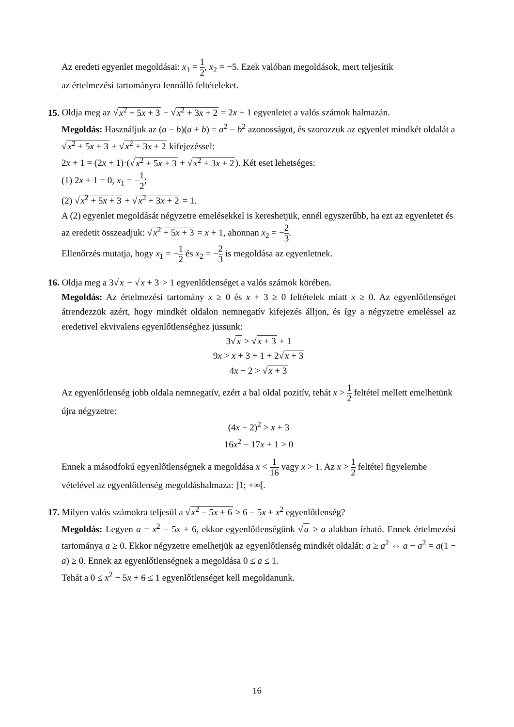Az eredeti egyenlet megoldásai: x<sub>1</sub> = 1 2, x<sub>2</sub> = −5. Ezek valóban megoldások, mert teljesítik
az értelmezési tartományra fennálló feltételeket.
15. Oldja meg az √x<sup>2</sup> + 5x + 3 − √x<sup>2</sup> + 3x + 2 = 2x + 1 egyenletet a valós számok halmazán.
Megoldás: Használjuk az (a − b)(a + b) = a<sup>2</sup> − b<sup>2</sup> azonosságot, és szorozzuk az egyenlet mindkét oldalát a √x<sup>2</sup> + 5x + 3 + √x<sup>2</sup> + 3x + 2 kifejezéssel:
2x + 1 = (2x + 1)·(√x<sup>2</sup> + 5x + 3 + √x<sup>2</sup> + 3x + 2). Két eset lehetséges:
(1) 2x + 1 = 0, x<sub>1</sub> = −1 2;
(2) √x<sup>2</sup> + 5x + 3 + √x<sup>2</sup> + 3x + 2 = 1.
A (2) egyenlet megoldását négyzetre emelésekkel is kereshetjük, ennél egyszerűbb, ha ezt az egyenletet és az eredetit összeadjuk: √x<sup>2</sup> + 5x + 3 = x + 1, ahonnan x<sub>2</sub> = −2 3.
Ellenőrzés mutatja, hogy x<sub>1</sub> = −1 2 és x<sub>2</sub> = −2 3 is megoldása az egyenletnek.
16. Oldja meg a 3√x − √x + 3 > 1 egyenlőtlenséget a valós számok körében.
Megoldás: Az értelmezési tartomány x ≥ 0 és x + 3 ≥ 0 feltételek miatt x ≥ 0. Az egyenlőt­lenséget átrendezzük azért, hogy mindkét oldalon nemnegatív kifejezés álljon, és így a négy­zetre emeléssel az eredetivel ekvivalens egyenlőtlenséghez jussunk:
3√x > √x + 3 + 1
9x > x + 3 + 1 + 2√x + 3
4x − 2 > √x + 3
Az egyenlőtlenség jobb oldala nemnegatív, ezért a bal oldal pozitív, tehát x > 1 2 feltétel mel­lett emelhetünk újra négyzetre:
(4x − 2)<sup>2</sup> > x + 3
16x<sup>2</sup> − 17x + 1 > 0
Ennek a másodfokú egyenlőtlenségnek a megoldása x < 1 16 vagy x > 1. Az x > 1 2 feltétel figyelembe vételével az egyenlőtlenség megoldáshalmaza: ]1; +∞[.
17. Milyen valós számokra teljesül a √x<sup>2</sup> − 5x + 6 ≥ 6 − 5x + x<sup>2</sup> egyenlőtlenség?
Megoldás: Legyen a = x<sup>2</sup> − 5x + 6, ekkor egyenlőtlenségünk √a ≥ a alakban írható. Ennek értelmezési tartománya a ≥ 0. Ekkor négyzetre emelhetjük az egyenlőtlenség mindkét olda­lát: a ≥ a<sup>2</sup> ⇔ a − a<sup>2</sup> = a(1 − a) ≥ 0. Ennek az egyenlőtlenségnek a megoldása 0 ≤ a ≤ 1.
Tehát a 0 ≤ x<sup>2</sup> − 5x + 6 ≤ 1 egyenlőtlenséget kell megoldanunk.
16